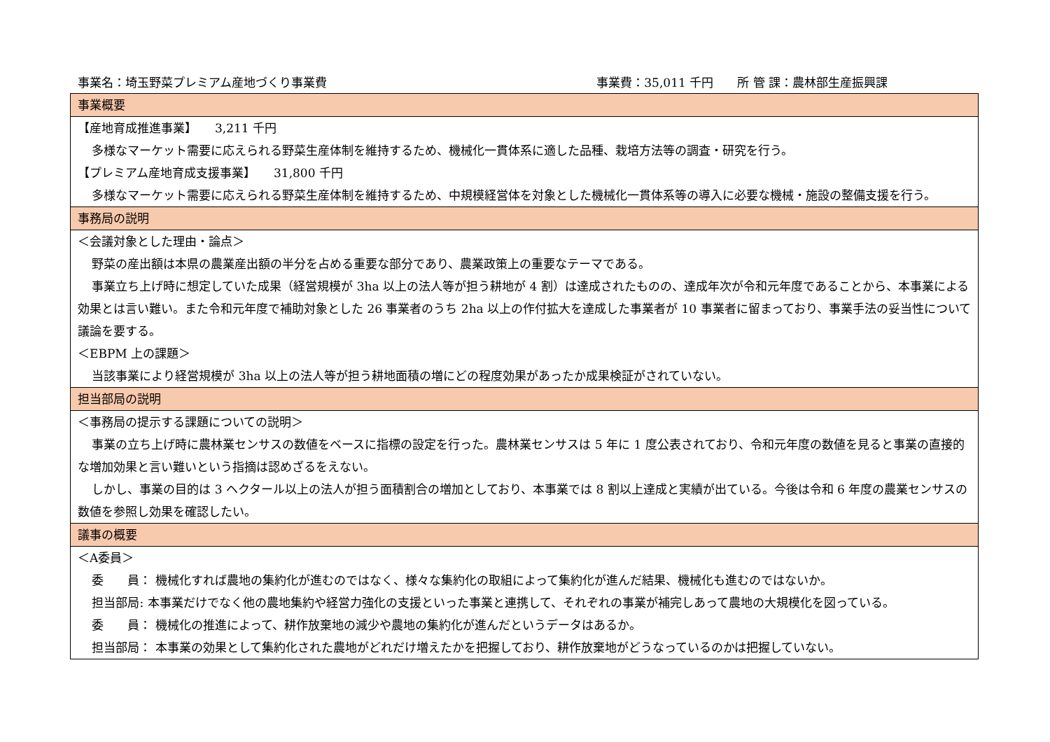事業名：埼玉野菜プレミアム産地づくり事業費 事業費：35,011 千円　　所 管 課：農林部生産振興課
| 事業概要 |
| --- |
| 【産地育成推進事業】 3,211 千円 多様なマーケット需要に応えられる野菜生産体制を維持するため、機械化一貫体系に適した品種、栽培方法等の調査・研究を行う。 【プレミアム産地育成支援事業】 31,800 千円 多様なマーケット需要に応えられる野菜生産体制を維持するため、中規模経営体を対象とした機械化一貫体系等の導入に必要な機械・施設の整備支援を行う。 |
| 事務局の説明 |
| ＜会議対象とした理由・論点＞ 野菜の産出額は本県の農業産出額の半分を占める重要な部分であり、農業政策上の重要なテーマである。 事業立ち上げ時に想定していた成果（経営規模が 3ha 以上の法人等が担う耕地が 4 割）は達成されたものの、達成年次が令和元年度であることから、本事業による効果とは言い難い。また令和元年度で補助対象とした 26 事業者のうち 2ha 以上の作付拡大を達成した事業者が 10 事業者に留まっており、事業手法の妥当性について議論を要する。 ＜EBPM 上の課題＞ 当該事業により経営規模が 3ha 以上の法人等が担う耕地面積の増にどの程度効果があったか成果検証がされていない。 |
| 担当部局の説明 |
| ＜事務局の提示する課題についての説明＞ 事業の立ち上げ時に農林業センサスの数値をベースに指標の設定を行った。農林業センサスは 5 年に 1 度公表されており、令和元年度の数値を見ると事業の直接的な増加効果と言い難いという指摘は認めざるをえない。 しかし、事業の目的は 3 ヘクタール以上の法人が担う面積割合の増加としており、本事業では 8 割以上達成と実績が出ている。今後は令和 6 年度の農業センサスの数値を参照し効果を確認したい。 |
| 議事の概要 |
| ＜A委員＞ 委 員： 機械化すれば農地の集約化が進むのではなく、様々な集約化の取組によって集約化が進んだ結果、機械化も進むのではないか。 担当部局: 本事業だけでなく他の農地集約や経営力強化の支援といった事業と連携して、それぞれの事業が補完しあって農地の大規模化を図っている。 委 員： 機械化の推進によって、耕作放棄地の減少や農地の集約化が進んだというデータはあるか。 担当部局： 本事業の効果として集約化された農地がどれだけ増えたかを把握しており、耕作放棄地がどうなっているのかは把握していない。 |